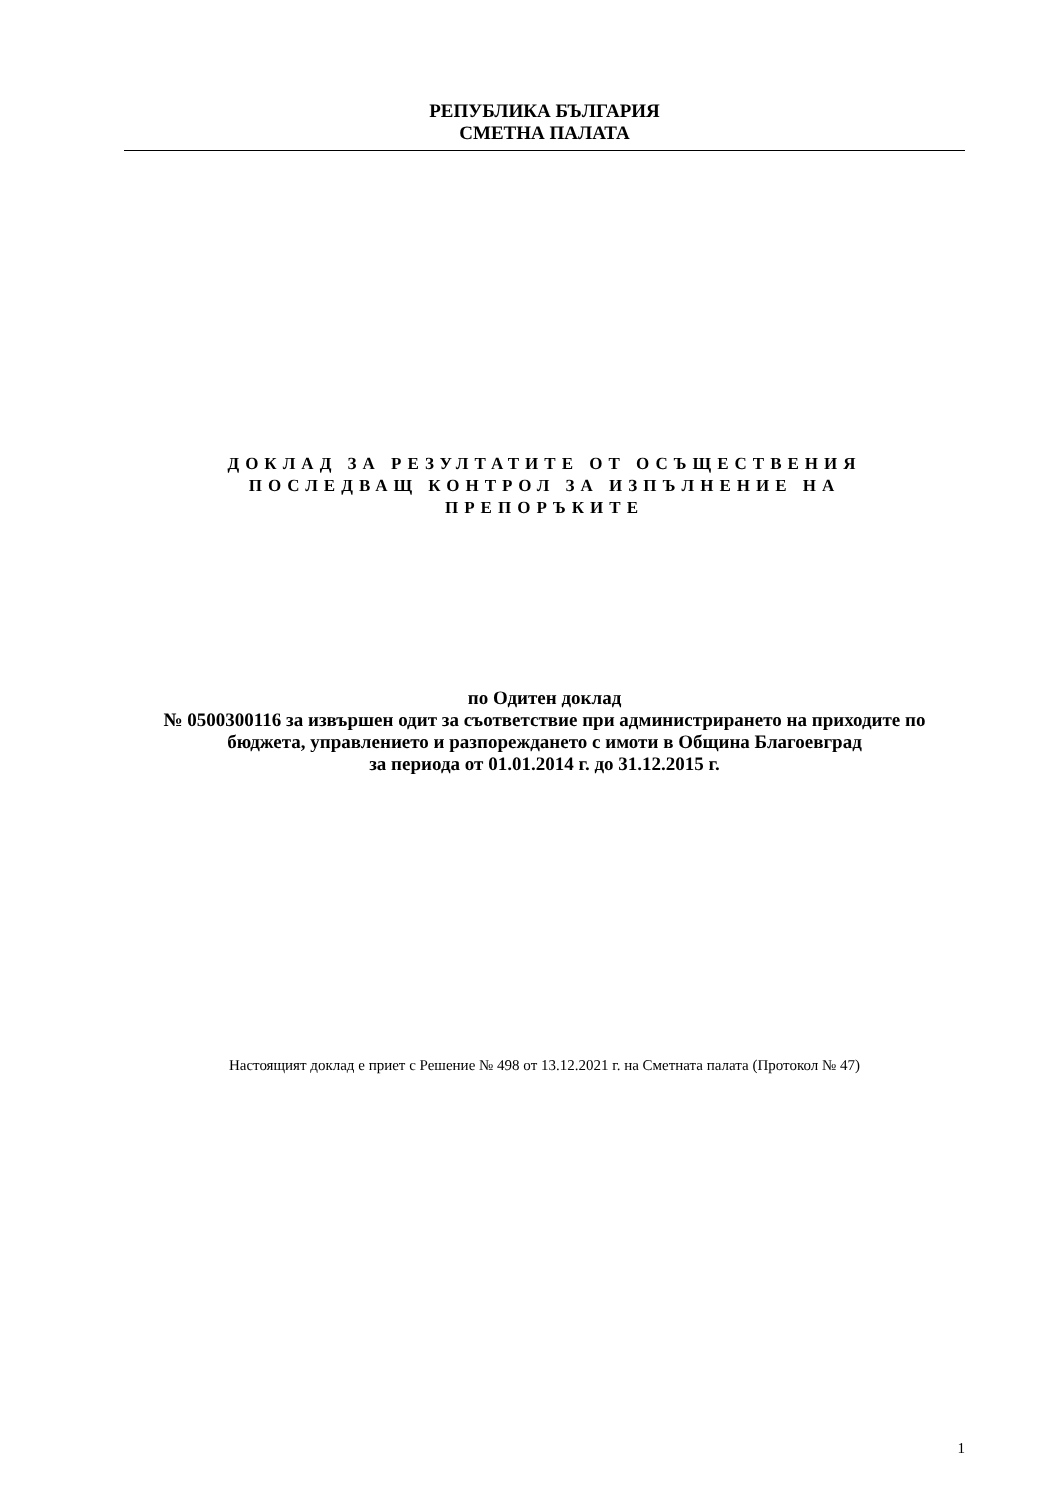РЕПУБЛИКА БЪЛГАРИЯ
СМЕТНА ПАЛАТА
ДОКЛАД ЗА РЕЗУЛТАТИТЕ ОТ ОСЪЩЕСТВЕНИЯ
ПОСЛЕДВАЩ КОНТРОЛ ЗА ИЗПЪЛНЕНИЕ НА
ПРЕПОРЪКИТЕ
по Одитен доклад
№ 0500300116 за извършен одит за съответствие при администрирането на приходите по бюджета, управлението и разпореждането с имоти в Община Благоевград
за периода от 01.01.2014 г. до 31.12.2015 г.
Настоящият доклад е приет с Решение № 498 от 13.12.2021 г. на Сметната палата (Протокол № 47)
1